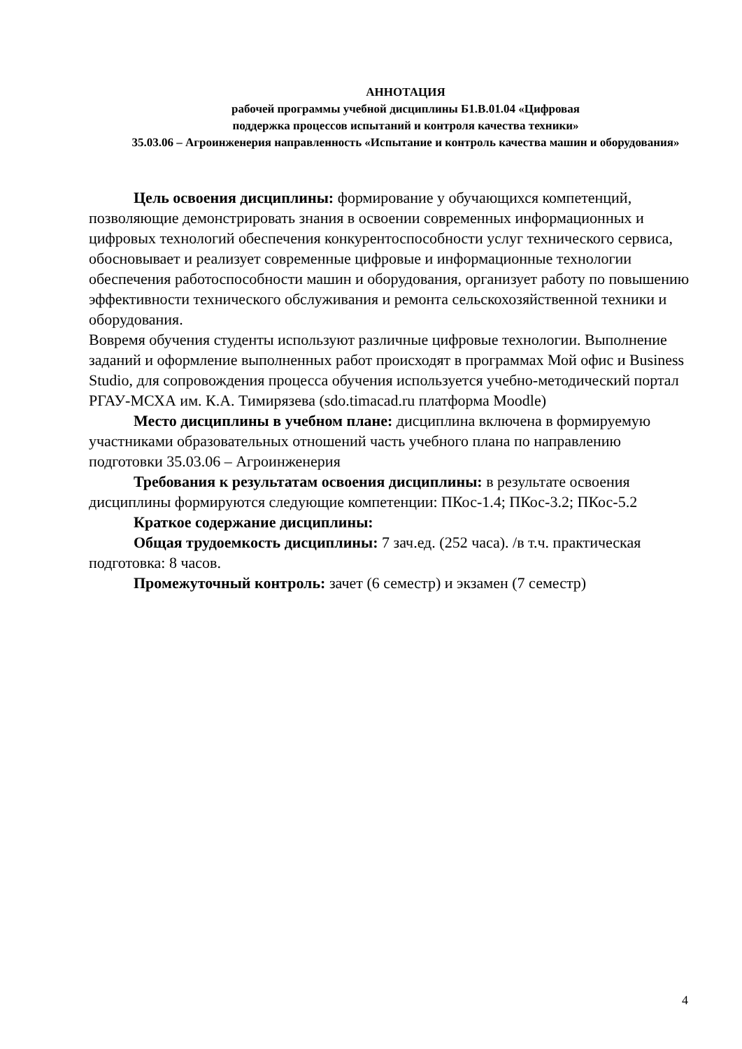АННОТАЦИЯ
рабочей программы учебной дисциплины Б1.В.01.04 «Цифровая
поддержка процессов испытаний и контроля качества техники»
35.03.06 – Агроинженерия направленность «Испытание и контроль качества машин и оборудования»
Цель освоения дисциплины: формирование у обучающихся компетенций, позволяющие демонстрировать знания в освоении современных информационных и цифровых технологий обеспечения конкурентоспособности услуг технического сервиса, обосновывает и реализует современные цифровые и информационные технологии обеспечения работоспособности машин и оборудования, организует работу по повышению эффективности технического обслуживания и ремонта сельскохозяйственной техники и оборудования.
Вовремя обучения студенты используют различные цифровые технологии. Выполнение заданий и оформление выполненных работ происходят в программах Мой офис и Business Studio, для сопровождения процесса обучения используется учебно-методический портал РГАУ-МСХА им. К.А. Тимирязева (sdo.timacad.ru платформа Moodle)
Место дисциплины в учебном плане: дисциплина включена в формируемую участниками образовательных отношений часть учебного плана по направлению подготовки 35.03.06 – Агроинженерия
Требования к результатам освоения дисциплины: в результате освоения
дисциплины формируются следующие компетенции: ПКос-1.4; ПКос-3.2; ПКос-5.2
Краткое содержание дисциплины:
Общая трудоемкость дисциплины: 7 зач.ед. (252 часа). /в т.ч. практическая подготовка: 8 часов.
Промежуточный контроль: зачет (6 семестр) и экзамен (7 семестр)
4